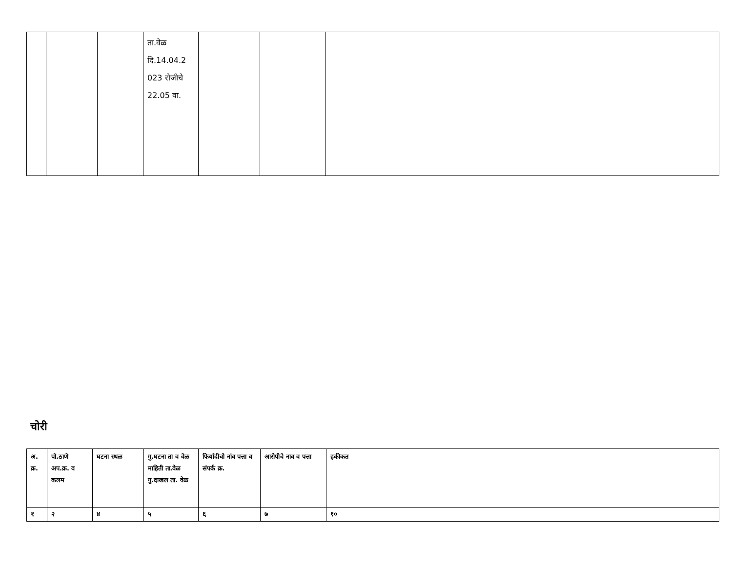| | | | ता.वेळ दि.14.04.2 023 रोजीचे 22.05 वा. | | | |
चोरी
| अ. क्र. | पो.ठाणे अप.क्र. व कलम | घटना स्थळ | गु.घटना ता व वेळ माहिती ता.वेळ गु.दाखल ता. वेळ | फिर्यादीचो नांव पत्ता व संपर्क क्र. | आरोपीचे नाव व पत्ता | हकीकत |
| --- | --- | --- | --- | --- | --- | --- |
| १ | २ | ४ | ५ | ६ | ७ | १० |